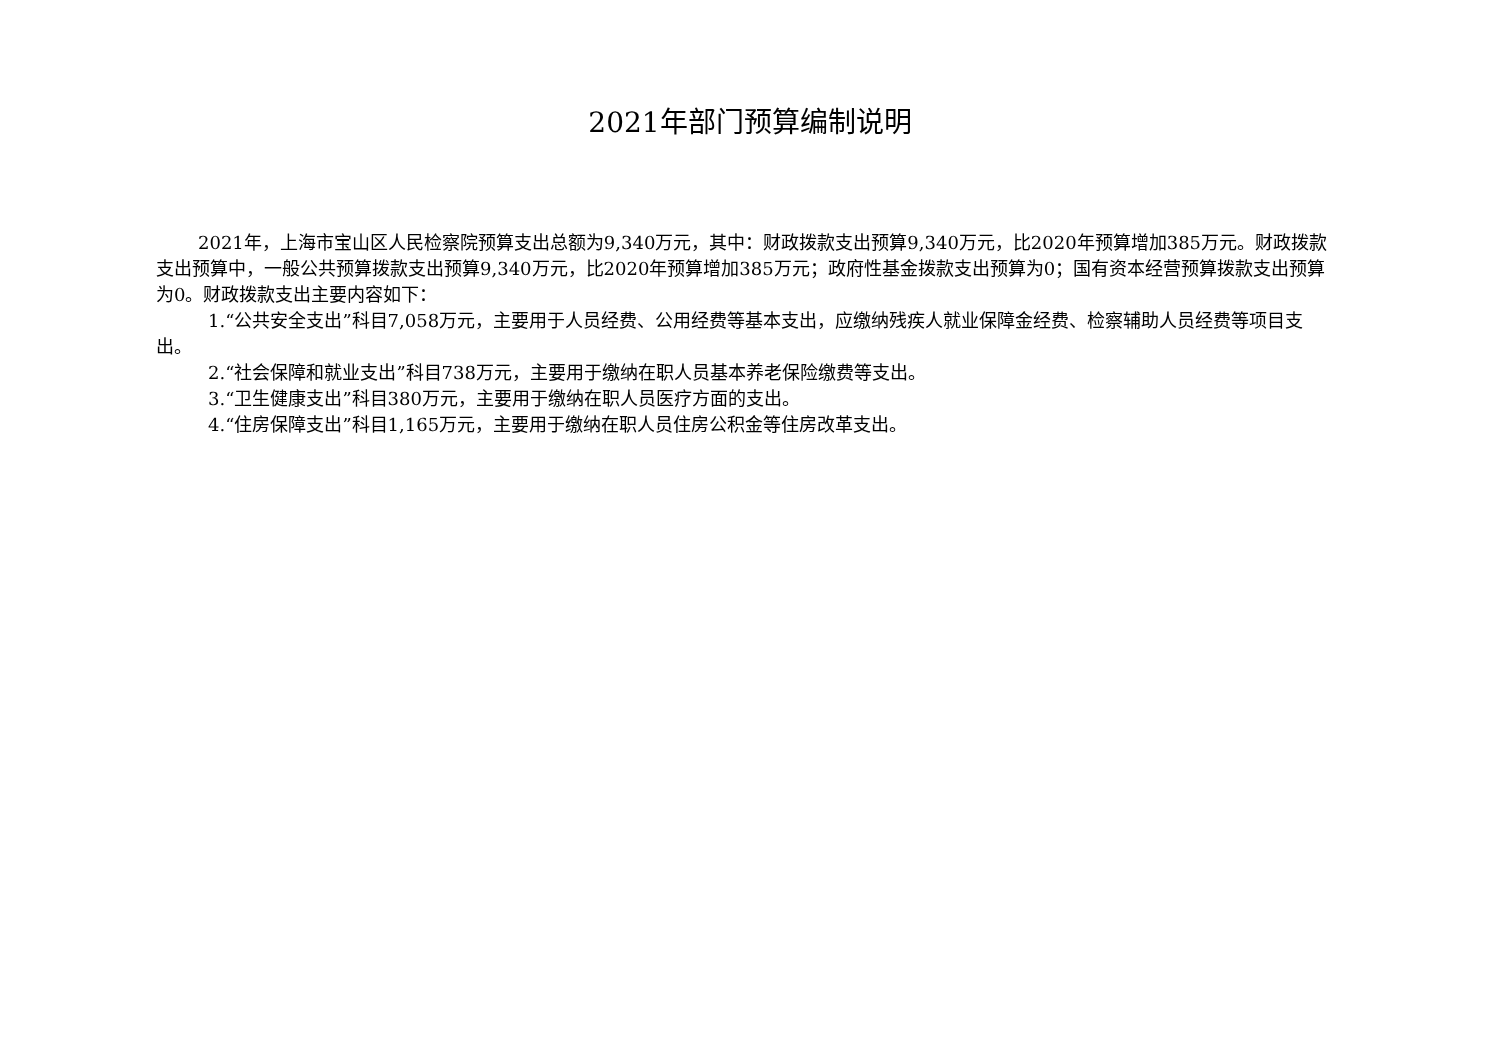2021年部门预算编制说明
2021年，上海市宝山区人民检察院预算支出总额为9,340万元，其中：财政拨款支出预算9,340万元，比2020年预算增加385万元。财政拨款支出预算中，一般公共预算拨款支出预算9,340万元，比2020年预算增加385万元；政府性基金拨款支出预算为0；国有资本经营预算拨款支出预算为0。财政拨款支出主要内容如下：
1.“公共安全支出”科目7,058万元，主要用于人员经费、公用经费等基本支出，应缴纳残疾人就业保障金经费、检察辅助人员经费等项目支出。
2.“社会保障和就业支出”科目738万元，主要用于缴纳在职人员基本养老保险缴费等支出。
3.“卫生健康支出”科目380万元，主要用于缴纳在职人员医疗方面的支出。
4.“住房保障支出”科目1,165万元，主要用于缴纳在职人员住房公积金等住房改革支出。